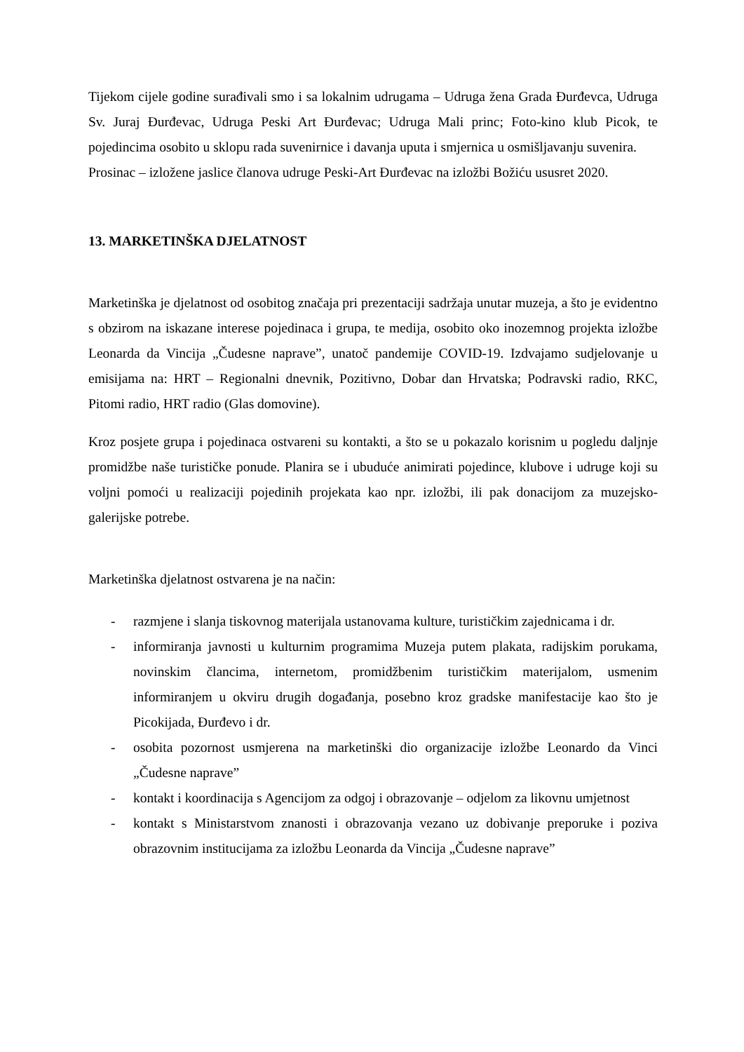Tijekom cijele godine surađivali smo i sa lokalnim udrugama – Udruga žena Grada Đurđevca, Udruga Sv. Juraj Đurđevac, Udruga Peski Art Đurđevac; Udruga Mali princ; Foto-kino klub Picok, te pojedincima osobito u sklopu rada suvenirnice i davanja uputa i smjernica u osmišljavanju suvenira.
Prosinac – izložene jaslice članova udruge Peski-Art Đurđevac na izložbi Božiću ususret 2020.
13. MARKETINŠKA DJELATNOST
Marketinška je djelatnost od osobitog značaja pri prezentaciji sadržaja unutar muzeja, a što je evidentno s obzirom na iskazane interese pojedinaca i grupa, te medija, osobito oko inozemnog projekta izložbe Leonarda da Vincija „Čudesne naprave”, unatoč pandemije COVID-19. Izdvajamo sudjelovanje u emisijama na: HRT – Regionalni dnevnik, Pozitivno, Dobar dan Hrvatska; Podravski radio, RKC, Pitomi radio, HRT radio (Glas domovine).
Kroz posjete grupa i pojedinaca ostvareni su kontakti, a što se u pokazalo korisnim u pogledu daljnje promidžbe naše turističke ponude. Planira se i ubuduće animirati pojedince, klubove i udruge koji su voljni pomoći u realizaciji pojedinih projekata kao npr. izložbi, ili pak donacijom za muzejsko-galerijske potrebe.
Marketinška djelatnost ostvarena je na način:
- razmjene i slanja tiskovnog materijala ustanovama kulture, turističkim zajednicama i dr.
- informiranja javnosti u kulturnim programima Muzeja putem plakata, radijskim porukama, novinskim člancima, internetom, promidžbenim turističkim materijalom, usmenim informiranjem u okviru drugih događanja, posebno kroz gradske manifestacije kao što je Picokijada, Đurđevo i dr.
- osobita pozornost usmjerena na marketinški dio organizacije izložbe Leonardo da Vinci „Čudesne naprave”
- kontakt i koordinacija s Agencijom za odgoj i obrazovanje – odjelom za likovnu umjetnost
- kontakt s Ministarstvom znanosti i obrazovanja vezano uz dobivanje preporuke i poziva obrazovnim institucijama za izložbu Leonarda da Vincija „Čudesne naprave”